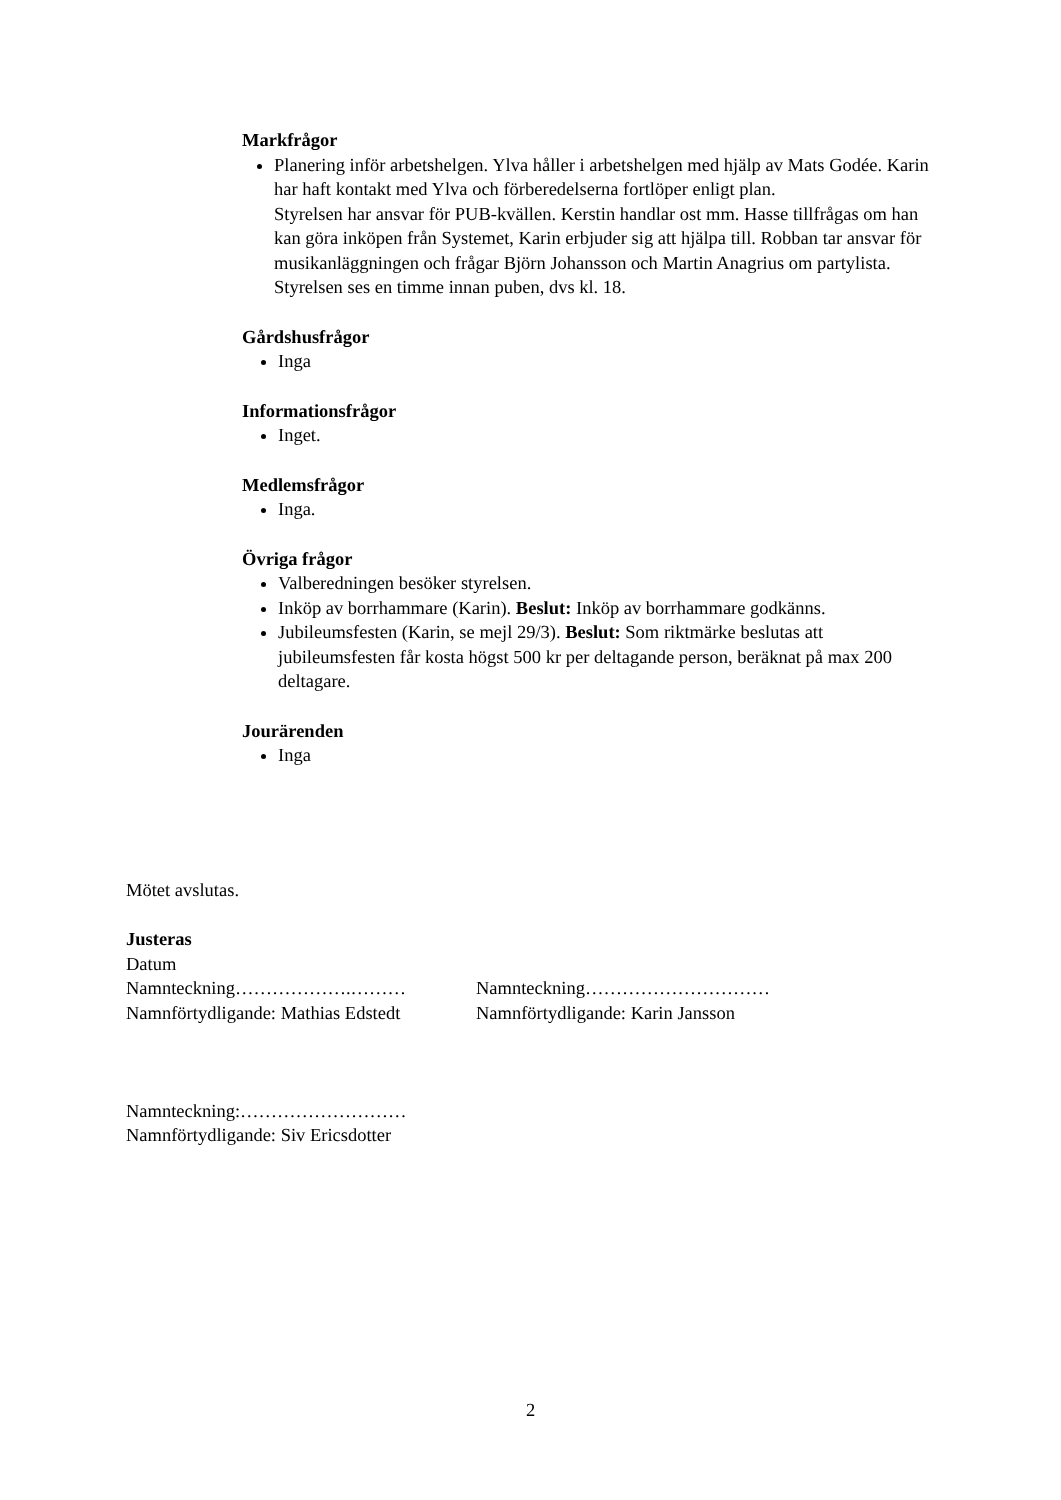Markfrågor
Planering inför arbetshelgen. Ylva håller i arbetshelgen med hjälp av Mats Godée. Karin har haft kontakt med Ylva och förberedelserna fortlöper enligt plan.
Styrelsen har ansvar för PUB-kvällen. Kerstin handlar ost mm. Hasse tillfrågas om han kan göra inköpen från Systemet, Karin erbjuder sig att hjälpa till. Robban tar ansvar för musikanläggningen och frågar Björn Johansson och Martin Anagrius om partylista. Styrelsen ses en timme innan puben, dvs kl. 18.
Gårdshusfrågor
Inga
Informationsfrågor
Inget.
Medlemsfrågor
Inga.
Övriga frågor
Valberedningen besöker styrelsen.
Inköp av borrhammare (Karin). Beslut: Inköp av borrhammare godkänns.
Jubileumsfesten (Karin, se mejl 29/3). Beslut: Som riktmärke beslutas att jubileumsfesten får kosta högst 500 kr per deltagande person, beräknat på max 200 deltagare.
Jourärenden
Inga
Mötet avslutas.
Justeras
Datum
Namnteckning……………….……… Namnteckning…………………………
Namnförtydligande: Mathias Edstedt Namnförtydligande: Karin Jansson
Namnteckning:………………………
Namnförtydligande: Siv Ericsdotter
2